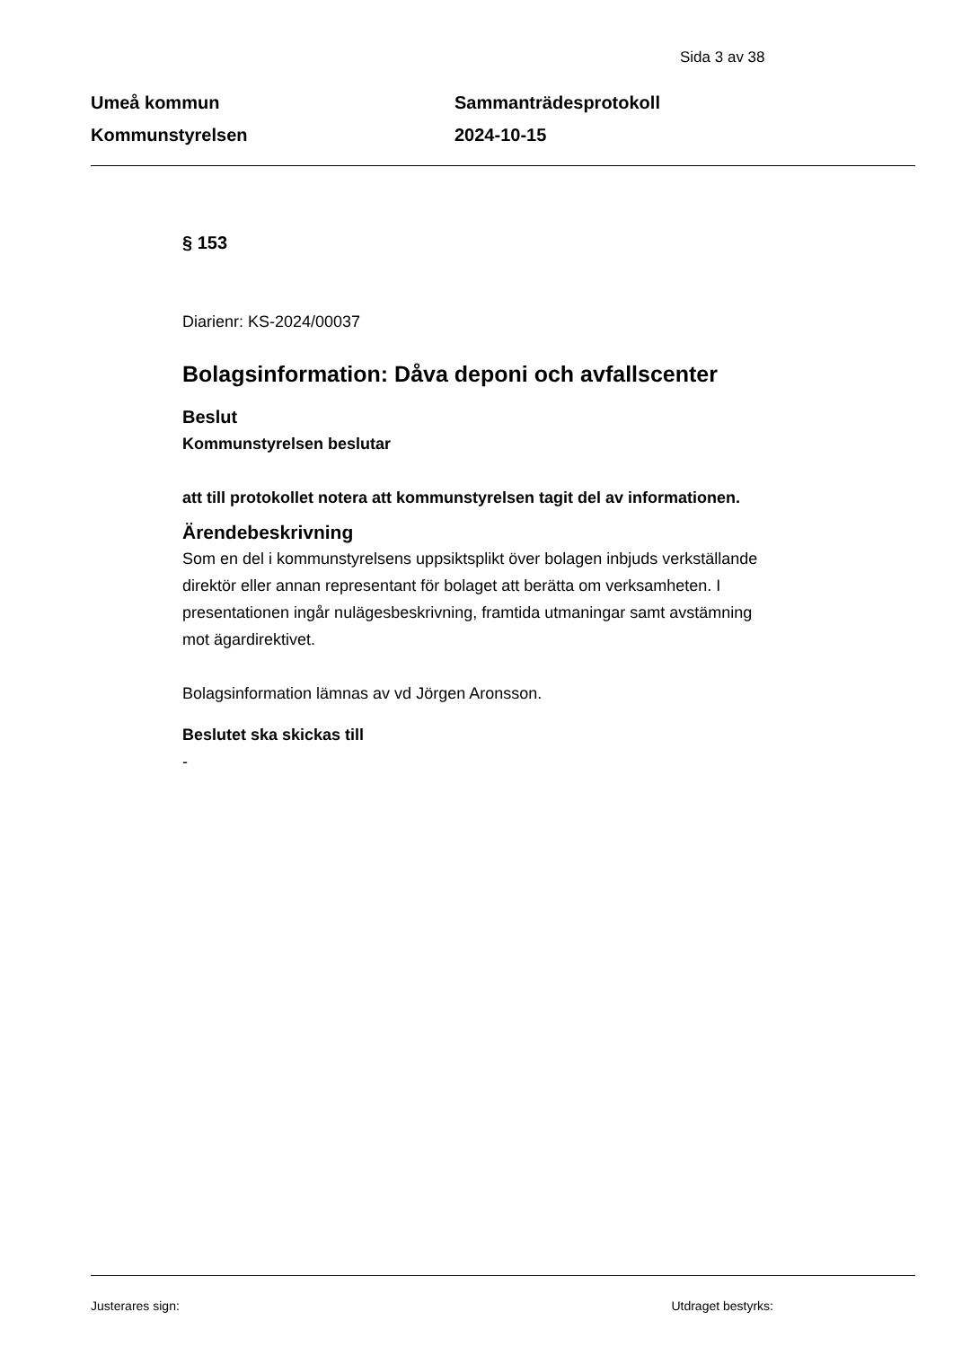Sida 3 av 38
Umeå kommun
Kommunstyrelsen
Sammanträdesprotokoll
2024-10-15
§ 153
Diarienr: KS-2024/00037
Bolagsinformation: Dåva deponi och avfallscenter
Beslut
Kommunstyrelsen beslutar
att till protokollet notera att kommunstyrelsen tagit del av informationen.
Ärendebeskrivning
Som en del i kommunstyrelsens uppsiktsplikt över bolagen inbjuds verkställande direktör eller annan representant för bolaget att berätta om verksamheten. I presentationen ingår nulägesbeskrivning, framtida utmaningar samt avstämning mot ägardirektivet.
Bolagsinformation lämnas av vd Jörgen Aronsson.
Beslutet ska skickas till
-
Justerares sign: Utdraget bestyrks: